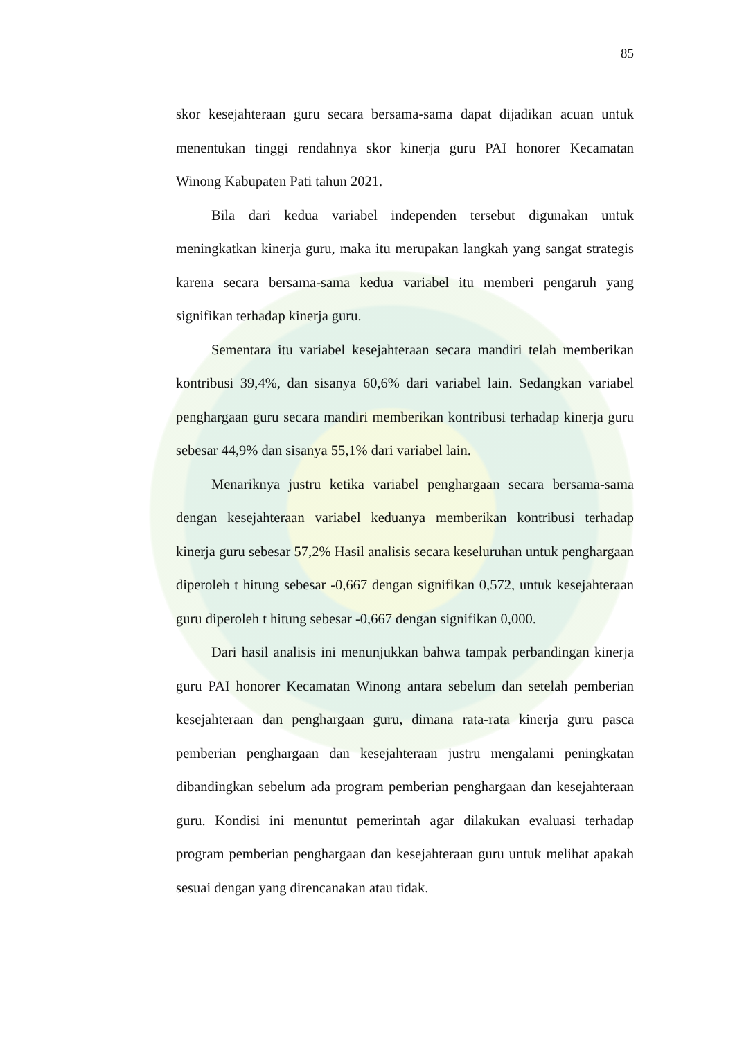85
skor kesejahteraan guru secara bersama-sama dapat dijadikan acuan untuk menentukan tinggi rendahnya skor kinerja guru PAI honorer Kecamatan Winong Kabupaten Pati tahun 2021.
Bila dari kedua variabel independen tersebut digunakan untuk meningkatkan kinerja guru, maka itu merupakan langkah yang sangat strategis karena secara bersama-sama kedua variabel itu memberi pengaruh yang signifikan terhadap kinerja guru.
Sementara itu variabel kesejahteraan secara mandiri telah memberikan kontribusi 39,4%, dan sisanya 60,6% dari variabel lain. Sedangkan variabel penghargaan guru secara mandiri memberikan kontribusi terhadap kinerja guru sebesar 44,9% dan sisanya 55,1% dari variabel lain.
Menariknya justru ketika variabel penghargaan secara bersama-sama dengan kesejahteraan variabel keduanya memberikan kontribusi terhadap kinerja guru sebesar 57,2% Hasil analisis secara keseluruhan untuk penghargaan diperoleh t hitung sebesar -0,667 dengan signifikan 0,572, untuk kesejahteraan guru diperoleh t hitung sebesar -0,667 dengan signifikan 0,000.
Dari hasil analisis ini menunjukkan bahwa tampak perbandingan kinerja guru PAI honorer Kecamatan Winong antara sebelum dan setelah pemberian kesejahteraan dan penghargaan guru, dimana rata-rata kinerja guru pasca pemberian penghargaan dan kesejahteraan justru mengalami peningkatan dibandingkan sebelum ada program pemberian penghargaan dan kesejahteraan guru. Kondisi ini menuntut pemerintah agar dilakukan evaluasi terhadap program pemberian penghargaan dan kesejahteraan guru untuk melihat apakah sesuai dengan yang direncanakan atau tidak.